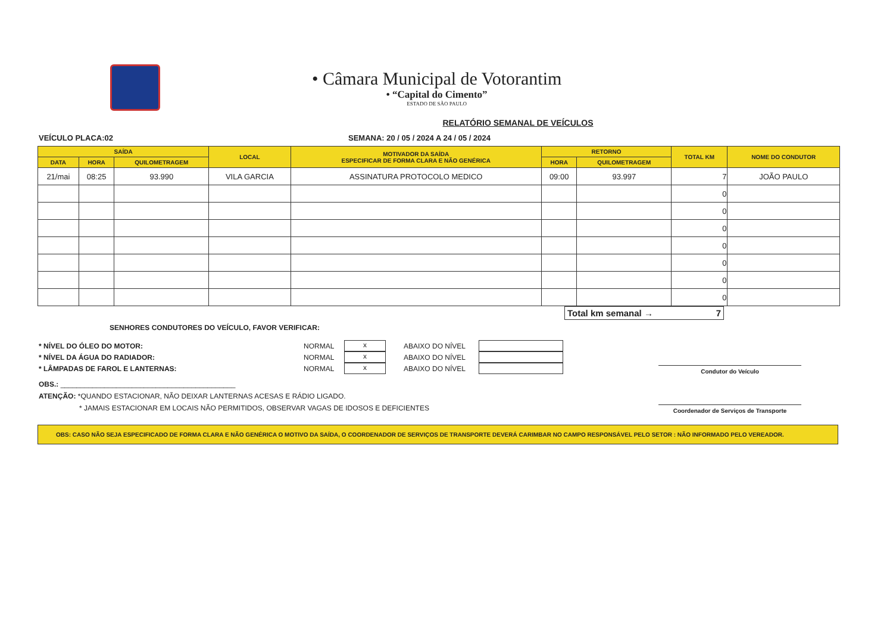• Câmara Municipal de Votorantim
• “Capital do Cimento”
ESTADO DE SÃO PAULO
RELATÓRIO SEMANAL DE VEÍCULOS
VEÍCULO PLACA:02 SEMANA: 20 / 05 / 2024 A 24 / 05 / 2024
| SAÍDA | | | LOCAL | MOTIVADOR DA SAÍDA ESPECIFICAR DE FORMA CLARA E NÃO GENÉRICA | RETORNO | | TOTAL KM | NOME DO CONDUTOR |
| --- | --- | --- | --- | --- | --- | --- | --- | --- |
| DATA | HORA | QUILOMETRAGEM | | | HORA | QUILOMETRAGEM | | |
| 21/mai | 08:25 | 93.990 | VILA GARCIA | ASSINATURA PROTOCOLO MEDICO | 09:00 | 93.997 | 7 | JOÃO PAULO |
| | | | | | | | 0 | |
| | | | | | | | 0 | |
| | | | | | | | 0 | |
| | | | | | | | 0 | |
| | | | | | | | 0 | |
| | | | | | | | 0 | |
| | | | | | | | 0 | |
Total km semanal → 7
SENHORES CONDUTORES DO VEÍCULO, FAVOR VERIFICAR:
* NÍVEL DO ÓLEO DO MOTOR: NORMAL
x
ABAIXO DO NÍVEL
* NÍVEL DA ÁGUA DO RADIADOR: NORMAL
x
ABAIXO DO NÍVEL
* LÂMPADAS DE FAROL E LANTERNAS: NORMAL
x
ABAIXO DO NÍVEL
OBS.: ____________________________________________
ATENÇÃO: *QUANDO ESTACIONAR, NÃO DEIXAR LANTERNAS ACESAS E RÁDIO LIGADO.
* JAMAIS ESTACIONAR EM LOCAIS NÃO PERMITIDOS, OBSERVAR VAGAS DE IDOSOS E DEFICIENTES
Condutor do Veículo
Coordenador de Serviços de Transporte
OBS: CASO NÃO SEJA ESPECIFICADO DE FORMA CLARA E NÃO GENÉRICA O MOTIVO DA SAÍDA, O COORDENADOR DE SERVIÇOS DE TRANSPORTE DEVERÁ CARIMBAR NO CAMPO RESPONSÁVEL PELO SETOR : NÃO INFORMADO PELO VEREADOR.